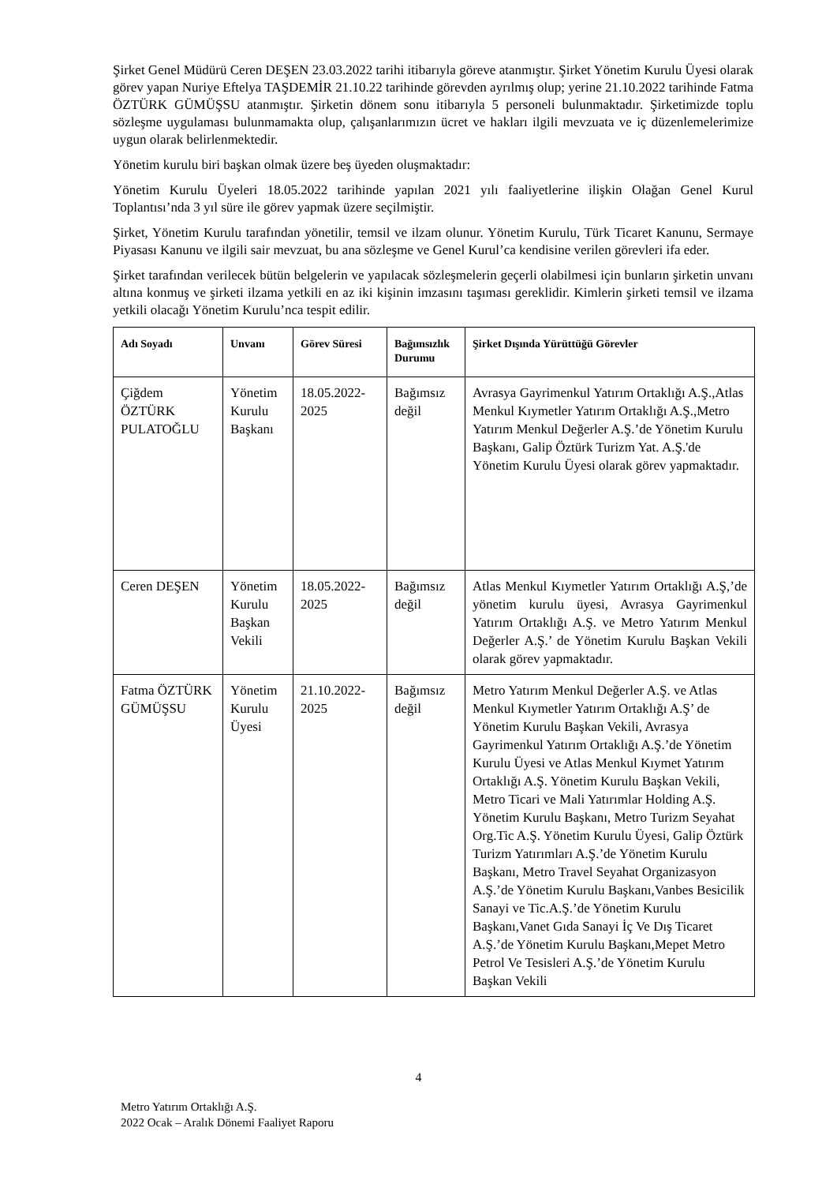Şirket Genel Müdürü Ceren DEŞEN 23.03.2022 tarihi itibarıyla göreve atanmıştır. Şirket Yönetim Kurulu Üyesi olarak görev yapan Nuriye Eftelya TAŞDEMİR 21.10.22 tarihinde görevden ayrılmış olup; yerine 21.10.2022 tarihinde Fatma ÖZTÜRK GÜMÜŞSU atanmıştır. Şirketin dönem sonu itibarıyla 5 personeli bulunmaktadır. Şirketimizde toplu sözleşme uygulaması bulunmamakta olup, çalışanlarımızın ücret ve hakları ilgili mevzuata ve iç düzenlemelerimize uygun olarak belirlenmektedir.
Yönetim kurulu biri başkan olmak üzere beş üyeden oluşmaktadır:
Yönetim Kurulu Üyeleri 18.05.2022 tarihinde yapılan 2021 yılı faaliyetlerine ilişkin Olağan Genel Kurul Toplantısı’nda 3 yıl süre ile görev yapmak üzere seçilmiştir.
Şirket, Yönetim Kurulu tarafından yönetilir, temsil ve ilzam olunur. Yönetim Kurulu, Türk Ticaret Kanunu, Sermaye Piyasası Kanunu ve ilgili sair mevzuat, bu ana sözleşme ve Genel Kurul’ca kendisine verilen görevleri ifa eder.
Şirket tarafından verilecek bütün belgelerin ve yapılacak sözleşmelerin geçerli olabilmesi için bunların şirketin unvanı altına konmuş ve şirketi ilzama yetkili en az iki kişinin imzasını taşıması gereklidir. Kimlerin şirketi temsil ve ilzama yetkili olacağı Yönetim Kurulu’nca tespit edilir.
| Adı Soyadı | Unvanı | Görev Süresi | Bağımsızlık Durumu | Şirket Dışında Yürüttüğü Görevler |
| --- | --- | --- | --- | --- |
| Çiğdem ÖZTÜRK PULATOĞLU | Yönetim Kurulu Başkanı | 18.05.2022-2025 | Bağımsız değil | Avrasya Gayrimenkul Yatırım Ortaklığı A.Ş.,Atlas Menkul Kıymetler Yatırım Ortaklığı A.Ş.,Metro Yatırım Menkul Değerler A.Ş.’de Yönetim Kurulu Başkanı, Galip Öztürk Turizm Yat. A.Ş.'de Yönetim Kurulu Üyesi olarak görev yapmaktadır. |
| Ceren DEŞEN | Yönetim Kurulu Başkan Vekili | 18.05.2022-2025 | Bağımsız değil | Atlas Menkul Kıymetler Yatırım Ortaklığı A.Ş,’de yönetim kurulu üyesi, Avrasya Gayrimenkul Yatırım Ortaklığı A.Ş. ve Metro Yatırım Menkul Değerler A.Ş.’ de Yönetim Kurulu Başkan Vekili olarak görev yapmaktadır. |
| Fatma ÖZTÜRK GÜMÜŞSU | Yönetim Kurulu Üyesi | 21.10.2022-2025 | Bağımsız değil | Metro Yatırım Menkul Değerler A.Ş. ve Atlas Menkul Kıymetler Yatırım Ortaklığı A.Ş’ de Yönetim Kurulu Başkan Vekili, Avrasya Gayrimenkul Yatırım Ortaklığı A.Ş.’de Yönetim Kurulu Üyesi ve Atlas Menkul Kıymet Yatırım Ortaklığı A.Ş. Yönetim Kurulu Başkan Vekili, Metro Ticari ve Mali Yatırımlar Holding A.Ş. Yönetim Kurulu Başkanı, Metro Turizm Seyahat Org.Tic A.Ş. Yönetim Kurulu Üyesi, Galip Öztürk Turizm Yatırımları A.Ş.’de Yönetim Kurulu Başkanı, Metro Travel Seyahat Organizasyon A.Ş.’de Yönetim Kurulu Başkanı,Vanbes Besicilik Sanayi ve Tic.A.Ş.’de Yönetim Kurulu Başkanı,Vanet Gıda Sanayi İç Ve Dış Ticaret A.Ş.’de Yönetim Kurulu Başkanı,Mepet Metro Petrol Ve Tesisleri A.Ş.’de Yönetim Kurulu Başkan Vekili |
4
Metro Yatırım Ortaklığı A.Ş.
2022 Ocak – Aralık Dönemi Faaliyet Raporu